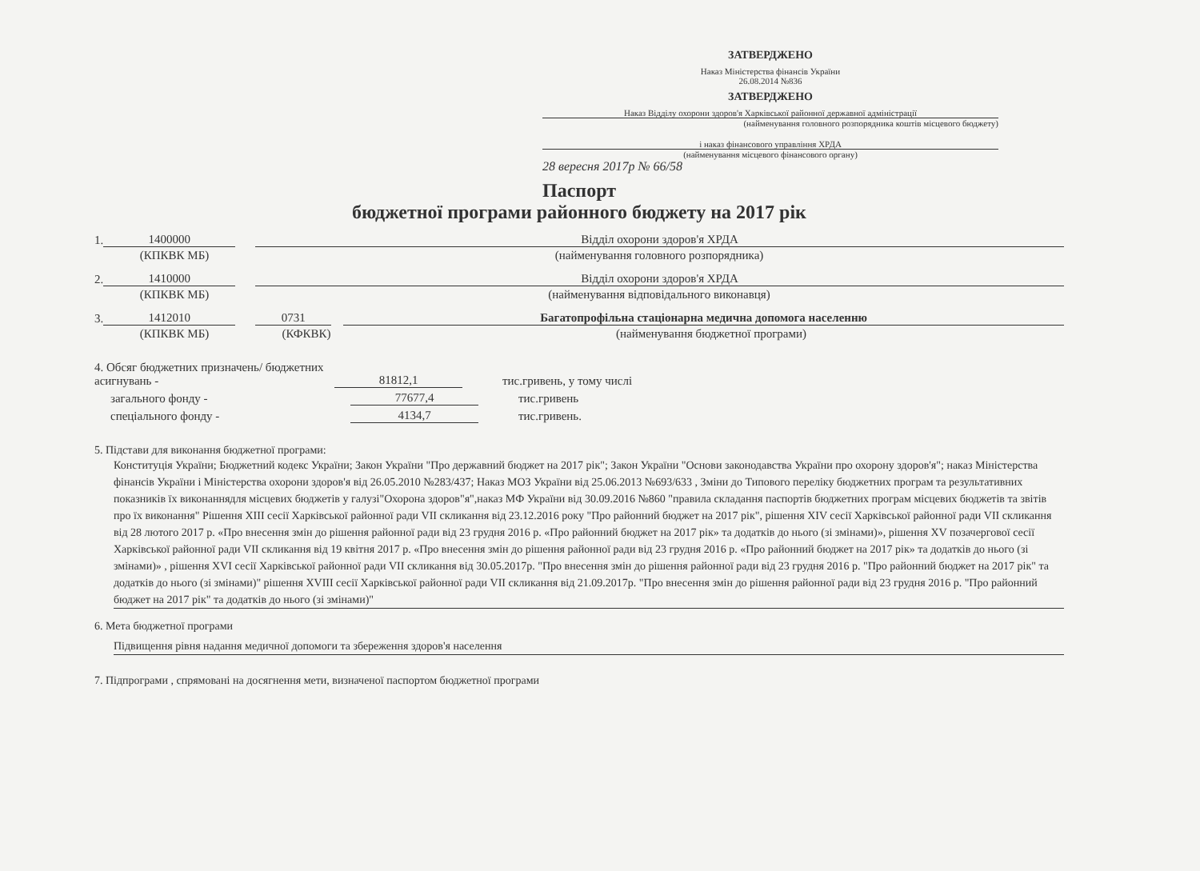ЗАТВЕРДЖЕНО
Наказ Міністерства фінансів України
26.08.2014 №836
ЗАТВЕРДЖЕНО
Наказ Відділу охорони здоров'я Харківської районної державної адміністрації
(найменування головного розпорядника коштів місцевого бюджету)
і наказ фінансового управління ХРДА
(найменування місцевого фінансового органу)
28 вересня 2017р № 66/58
Паспорт
бюджетної програми районного бюджету на 2017 рік
1.
1400000
Відділ охорони здоров'я ХРДА
(КПКВК МБ)
(найменування головного розпорядника)
2.
1410000
Відділ охорони здоров'я ХРДА
(КПКВК МБ)
(найменування відповідального виконавця)
3.
1412010
0731
Багатопрофільна стаціонарна медична допомога населенню
(КПКВК МБ)
(КФКВК)
(найменування бюджетної програми)
4. Обсяг бюджетних призначень/ бюджетних асигнувань -
81812,1
тис.гривень, у тому числі
загального фонду -
77677,4
тис.гривень
спеціального фонду -
4134,7
тис.гривень.
5. Підстави для виконання бюджетної програми:
Конституція України; Бюджетний кодекс України; Закон України "Про державний бюджет на 2017 рік"; Закон України "Основи законодавства України про охорону здоров'я"; наказ Міністерства фінансів України і Міністерства охорони здоров'я від 26.05.2010 №283/437; Наказ МОЗ України від 25.06.2013 №693/633 , Зміни до Типового переліку бюджетних програм та результативних показників їх виконаннядля місцевих бюджетів у галузі"Охорона здоров"я",наказ МФ України від 30.09.2016 №860 "правила складання паспортів бюджетних програм місцевих бюджетів та звітів про їх виконання" Рішення XIII сесії Харківської районної ради VII скликання від 23.12.2016 року "Про районний бюджет на 2017 рік", рішення XIV сесії Харківської районної ради VII скликання від 28 лютого 2017 р. «Про внесення змін до рішення районної ради від 23 грудня 2016 р. «Про районний бюджет на 2017 рік» та додатків до нього (зі змінами)», рішення XV позачергової сесії Харківської районної ради VII скликання від 19 квітня 2017 р. «Про внесення змін до рішення районної ради від 23 грудня 2016 р. «Про районний бюджет на 2017 рік» та додатків до нього (зі змінами)» , рішення XVI сесії Харківської районної ради VII скликання від 30.05.2017р. "Про внесення змін до рішення районної ради від 23 грудня 2016 р. "Про районний бюджет на 2017 рік" та додатків до нього (зі змінами)" рішення XVIII сесії Харківської районної ради VII скликання від 21.09.2017р. "Про внесення змін до рішення районної ради від 23 грудня 2016 р. "Про районний бюджет на 2017 рік" та додатків до нього (зі змінами)"
6. Мета бюджетної програми
Підвищення рівня надання медичної допомоги та збереження здоров'я населення
7. Підпрограми , спрямовані на досягнення мети, визначеної паспортом бюджетної програми